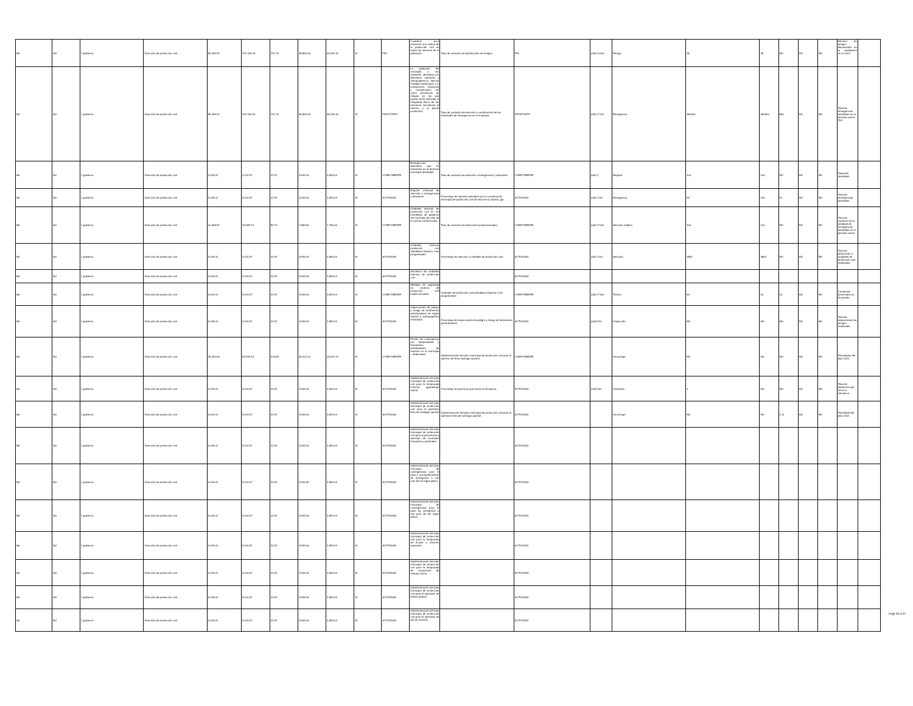| Nd | Nd | 1 gobierno | Dirección de protección civil | 85,499.97 | 157,154.29 | 711.79 | 66,893.30 | 66,181.51 | SI | FIN | Contribuir para promover una cultura de la protección civil en todos los sectores de la población. | Tasa de variación de disminución de riesgos | FIN | (a/b)-1x100 | Riesgo. | 35 | 35 | ND | ND | ND | Número de riesgos disminuidos en la ciudadanía en el 2022 | |
| Nd | Nd | 1 gobierno | Dirección de protección civil | 85,499.97 | 157,154.29 | 711.79 | 66,893.30 | 66,181.51 | SI | PROPÓSITO | La población del municipio y sus visitantes afectadas por desastres naturales y antropogénicos, ejecuta medidas destinadas a la preparación, respuesta y recuperación, así como prevención de riesgos en las que pueda verse afectada la integridad física de las personas, sus bienes, el entorno y la planta productiva. | Tasa de variación de atención y coordinación de las solicitudes de emergencia en el municipio | PROPÓSITO | (a/b)-1*100 | Emergencia. | 350000 | 350000 | 550 | ND | ND | Total de emergencias atendidas en el periodo actual 784 | |
| Nd | Nd | 1 gobierno | Dirección de protección civil | 5,029.41 | 9,244.37 | 41.87 | 3,934.90 | 3,893.03 | SI | COMPONENTE | Emergencias y desastres que se presenten en el territorio municipal atendidas | Tasa de variación de atención a emergencias y desastres. | COMPONENTE | (a/b)-1 | Reporte | 100 | 100 | ND | ND | ND | Reportes atendidos | |
| Nd | Nd | 1 gobierno | Dirección de protección civil | 5,029.41 | 9,244.37 | 41.87 | 3,934.90 | 3,893.03 | SI | ACTIVIDAD | Reporte mensual de atención a emergencias y desastres | Porcentaje de reportes atendidos por la coordinación municipal de protección civil de silao de la victoria, gto. | ACTIVIDAD | (a/b) *100 | Emergencia. | 94 | 200 | 97 | ND | ND | Total de emergencias atendidas | |
| Nd | Nd | 1 gobierno | Dirección de protección civil | 10,058.82 | 18,488.74 | 83.74 | 7,869.80 | 7,786.06 | SI | COMPONENTE | Unidades internas de protección civil en los inmuebles de gobierno del municipio de silao de la victoria conformadas | Tasa de variación de atenciones proporcionadas. | COMPONENTE | (a/b)-1*100 | Atención médica. | 100 | 100 | ND | ND | ND | Tasa de variación de la totalidad de emergencias atendidas en el periodo actual | |
| Nd | Nd | 1 gobierno | Dirección de protección civil | 5,029.41 | 9,244.37 | 41.87 | 3,934.90 | 3,893.03 | SI | ACTIVIDAD | Unidades internas protección civil atendidas respecto a las programadas | Porcentaje de atención a unidades de protección civil. | ACTIVIDAD | (a/b) *100 | Atención. | 3850 | 3850 | ND | ND | ND | Total de atenciones a unidades de protección civil realizadas. | |
| Nd | Nd | 1 gobierno | Dirección de protección civil | 5,029.41 | 9,244.37 | 41.87 | 3,934.90 | 3,893.03 | SI | ACTIVIDAD | Actualizar las unidades internas de protección civil | | ACTIVIDAD | | | | | | | | | |
| Nd | Nd | 1 gobierno | Dirección de protección civil | 5,029.41 | 9,244.37 | 41.87 | 3,934.90 | 3,893.03 | SI | COMPONENTE | Medidas de seguridad en materia de protección civil inspeccionadas. | Unidades de protección civil atendidas respecto a las programadas | COMPONENTE | (a/b)-1*100 | Torneo. | 50 | 50 | 10 | ND | ND | Campañas prevenidas en el periodo | |
| Nd | Nd | 1 gobierno | Dirección de protección civil | 5,029.41 | 9,244.37 | 41.87 | 3,934.90 | 3,893.03 | SI | ACTIVIDAD | Inspecciones de peligro y riesgo de fenómenos perturbadores de origen natural y antropogénico realizadas. | Porcentaje de inspecciones de peligro y riesgo de fenómenos perturbadores | ACTIVIDAD | (a/b)*100 | Inspección. | ND | ND | ND | ND | ND | Total de inspecciones de riesgos realizadas. | |
| Nd | Nd | 1 gobierno | Dirección de protección civil | 45,264.69 | 83,199.33 | 376.83 | 35,414.10 | 35,037.27 | SI | COMPONENTE | Planes de contingencia por temporalidad y fenómenos pertubadores de impacto en el municipio = elaborados | Implementación del plan municipal de protección civil para el opertivo de feria santiago apostol. | COMPONENTE | | Porcentaje | ND | ND | ND | ND | ND | Resultados del plan 2021 | |
| Nd | Nd | 1 gobierno | Dirección de protección civil | 5,029.41 | 9,244.37 | 41.87 | 3,934.90 | 3,893.03 | SI | ACTIVIDAD | Implementación del plan municipal de protección civil para la temporada invernal (guadalupe reyes) | Porcentaje de personas que toman el simulacro. | ACTIVIDAD | (a/b)*100 | Población | 1 | ND | ND | ND | ND | Total de población que toma el simulacro. | |
| Nd | Nd | 1 gobierno | Dirección de protección civil | 5,029.41 | 9,244.37 | 41.87 | 3,934.90 | 3,893.03 | SI | ACTIVIDAD | Implementación del plan municipal de protección civil para el operativo feria de santiago apostol | Implementación del plan municipal de protección civil para el operativo feria de santiago apostol | ACTIVIDAD | | Porcentaje | ND | ND | 1.11 | ND | ND | Resultado del plan 2021 | |
| Nd | Nd | 1 gobierno | Dirección de protección civil | 5,029.41 | 9,244.37 | 41.87 | 3,934.90 | 3,893.03 | SI | ACTIVIDAD | Implementación del plan municipal de protección civil para la prevención y atención de incendios forestales y pastizales. | | ACTIVIDAD | | | | | | | | | |
| Nd | Nd | 1 gobierno | Dirección de protección civil | 5,029.41 | 9,244.37 | 41.87 | 3,934.90 | 3,893.03 | SI | ACTIVIDAD | Implementación del plan municipal de contingencias para el paso y acompañamiento de preregrinos a san juan de los lagos jalisco | | ACTIVIDAD | | | | | | | | | |
| Nd | Nd | 1 gobierno | Dirección de protección civil | 5,029.41 | 9,244.37 | 41.87 | 3,934.90 | 3,893.03 | SI | ACTIVIDAD | Implementación del plan municipal de contingencias para el paso de peregrinos a san juan de los lagos jalisco | | ACTIVIDAD | | | | | | | | | |
| Nd | Nd | 1 gobierno | Dirección de protección civil | 5,029.41 | 9,244.37 | 41.87 | 3,934.90 | 3,893.03 | SI | ACTIVIDAD | Implementación del plan municipal de protección civil para la temporada de lluvias y ciclones tropicales | | ACTIVIDAD | | | | | | | | | |
| Nd | Nd | 1 gobierno | Dirección de protección civil | 5,029.41 | 9,244.37 | 41.87 | 3,934.90 | 3,893.03 | SI | ACTIVIDAD | Implementación del plan municipal de protección civil para la temporada de vacaciones de semana santa | | ACTIVIDAD | | | | | | | | | |
| Nd | Nd | 1 gobierno | Dirección de protección civil | 5,029.41 | 9,244.37 | 41.87 | 3,934.90 | 3,893.03 | SI | ACTIVIDAD | Implementación del plan municipal de protección civil para el operativo de fiestas patrias | | ACTIVIDAD | | | | | | | | | |
| Nd | Nd | 1 gobierno | Dirección de protección civil | 5,029.41 | 9,244.37 | 41.87 | 3,934.90 | 3,893.03 | SI | ACTIVIDAD | Implementación del plan municipal de protección civil para el operativo de día de muertos | | ACTIVIDAD | | | | | | | | | |
Page 33 of 37